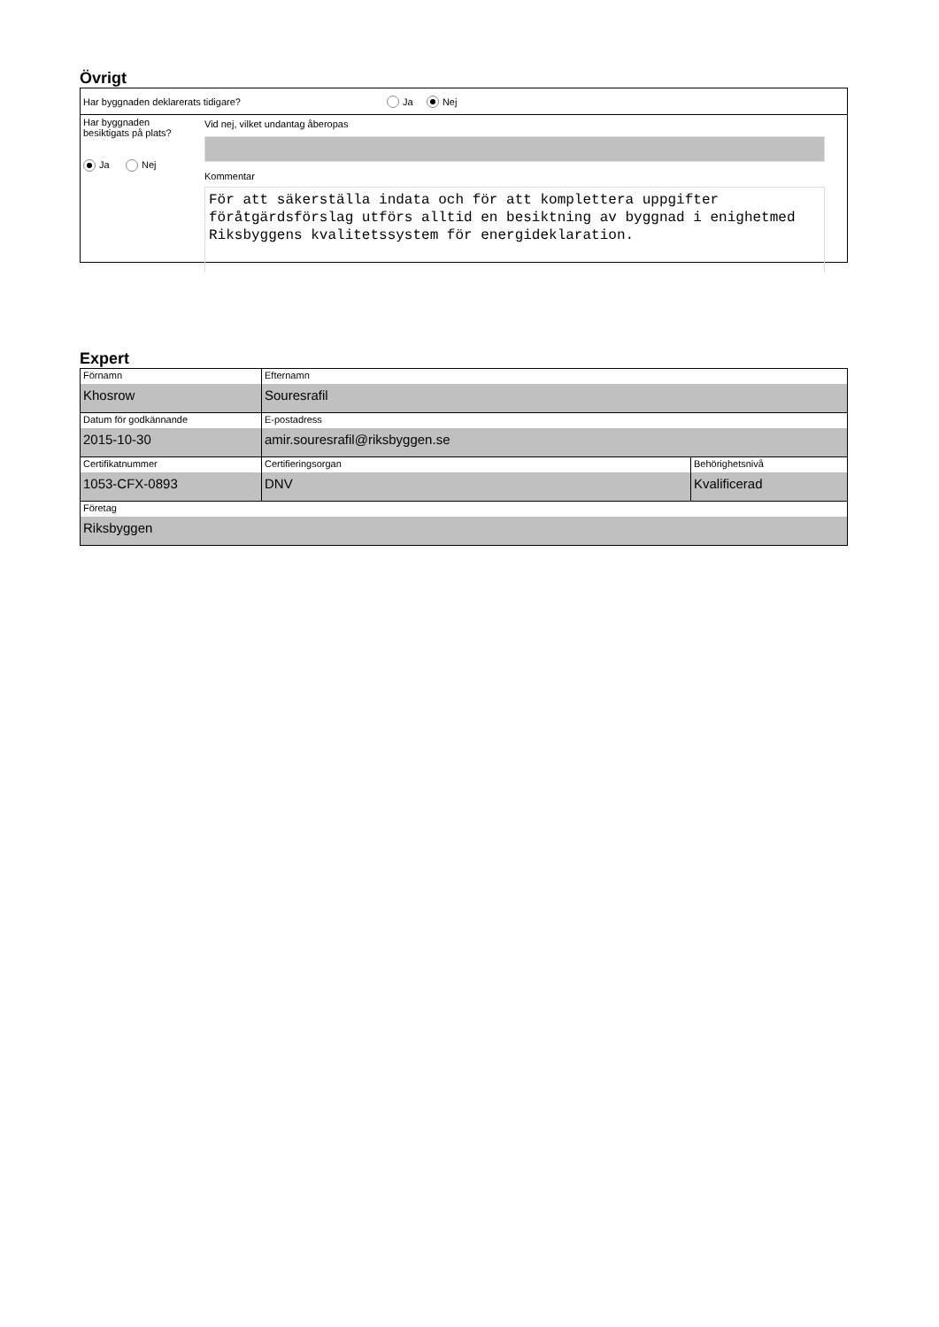Övrigt
Har byggnaden deklarerats tidigare? Ja Nej
Har byggnaden
besiktigats på plats?
Ja Nej
Vid nej, vilket undantag åberopas
Kommentar
För att säkerställa indata och för att komplettera uppgifter föråtgärdsförslag utförs alltid en besiktning av byggnad i enighetmed Riksbyggens kvalitetssystem för energideklaration.
Expert
| Förnamn Khosrow | Efternamn Souresrafil | |
| Datum för godkännande 2015-10-30 | E-postadress amir.souresrafil@riksbyggen.se | |
| Certifikatnummer 1053-CFX-0893 | Certifieringsorgan DNV | Behörighetsnivå Kvalificerad |
| Företag Riksbyggen | | |